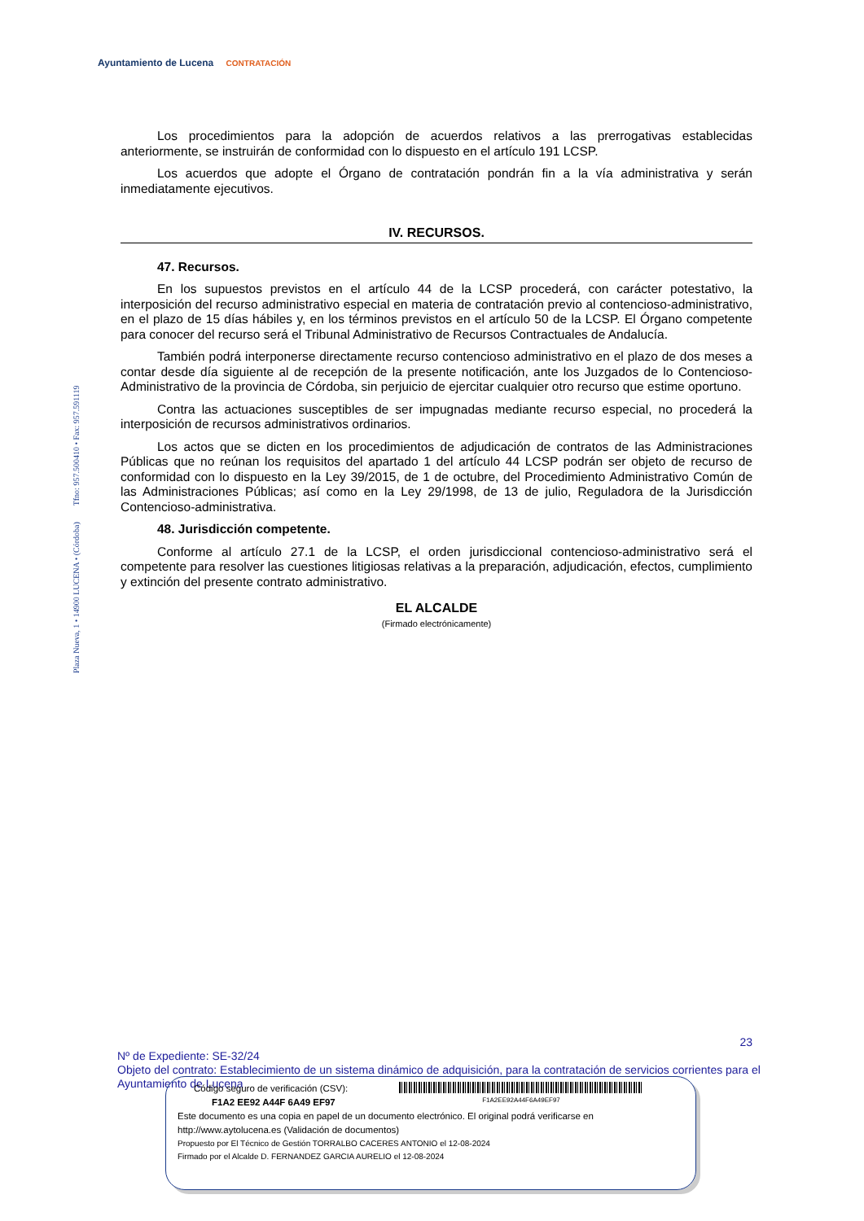Ayuntamiento de Lucena CONTRATACIÓN
Plaza Nueva, 1 • 14900 LUCENA • (Córdoba) Tfno: 957.500410 • Fax: 957.591119
Los procedimientos para la adopción de acuerdos relativos a las prerrogativas establecidas anteriormente, se instruirán de conformidad con lo dispuesto en el artículo 191 LCSP.
Los acuerdos que adopte el Órgano de contratación pondrán fin a la vía administrativa y serán inmediatamente ejecutivos.
IV. RECURSOS.
47. Recursos.
En los supuestos previstos en el artículo 44 de la LCSP procederá, con carácter potestativo, la interposición del recurso administrativo especial en materia de contratación previo al contencioso-administrativo, en el plazo de 15 días hábiles y, en los términos previstos en el artículo 50 de la LCSP. El Órgano competente para conocer del recurso será el Tribunal Administrativo de Recursos Contractuales de Andalucía.
También podrá interponerse directamente recurso contencioso administrativo en el plazo de dos meses a contar desde día siguiente al de recepción de la presente notificación, ante los Juzgados de lo Contencioso- Administrativo de la provincia de Córdoba, sin perjuicio de ejercitar cualquier otro recurso que estime oportuno.
Contra las actuaciones susceptibles de ser impugnadas mediante recurso especial, no procederá la interposición de recursos administrativos ordinarios.
Los actos que se dicten en los procedimientos de adjudicación de contratos de las Administraciones Públicas que no reúnan los requisitos del apartado 1 del artículo 44 LCSP podrán ser objeto de recurso de conformidad con lo dispuesto en la Ley 39/2015, de 1 de octubre, del Procedimiento Administrativo Común de las Administraciones Públicas; así como en la Ley 29/1998, de 13 de julio, Reguladora de la Jurisdicción Contencioso-administrativa.
48. Jurisdicción competente.
Conforme al artículo 27.1 de la LCSP, el orden jurisdiccional contencioso-administrativo será el competente para resolver las cuestiones litigiosas relativas a la preparación, adjudicación, efectos, cumplimiento y extinción del presente contrato administrativo.
EL ALCALDE
(Firmado electrónicamente)
23
Nº de Expediente: SE-32/24
Objeto del contrato: Establecimiento de un sistema dinámico de adquisición, para la contratación de servicios corrientes para el Ayuntamiento de Lucena
Código seguro de verificación (CSV):
F1A2 EE92 A44F 6A49 EF97
F1A2EE92A44F6A49EF97
Este documento es una copia en papel de un documento electrónico. El original podrá verificarse en
http://www.aytolucena.es (Validación de documentos)
Propuesto por El Técnico de Gestión TORRALBO CACERES ANTONIO el 12-08-2024
Firmado por el Alcalde D. FERNANDEZ GARCIA AURELIO el 12-08-2024